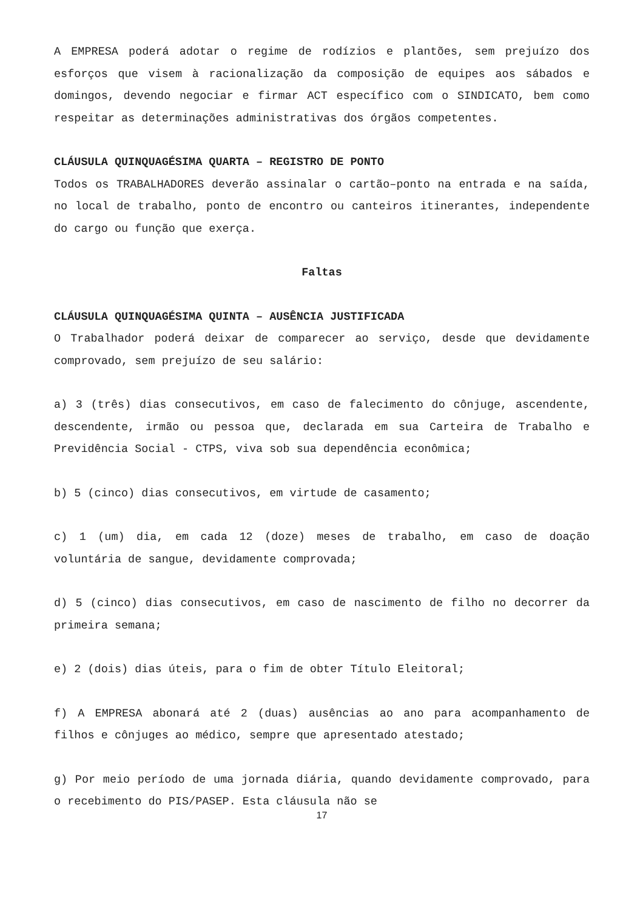A EMPRESA poderá adotar o regime de rodízios e plantões, sem prejuízo dos esforços que visem à racionalização da composição de equipes aos sábados e domingos, devendo negociar e firmar ACT específico com o SINDICATO, bem como respeitar as determinações administrativas dos órgãos competentes.
CLÁUSULA QUINQUAGÉSIMA QUARTA – REGISTRO DE PONTO
Todos os TRABALHADORES deverão assinalar o cartão–ponto na entrada e na saída, no local de trabalho, ponto de encontro ou canteiros itinerantes, independente do cargo ou função que exerça.
Faltas
CLÁUSULA QUINQUAGÉSIMA QUINTA – AUSÊNCIA JUSTIFICADA
O Trabalhador poderá deixar de comparecer ao serviço, desde que devidamente comprovado, sem prejuízo de seu salário:
a) 3 (três) dias consecutivos, em caso de falecimento do cônjuge, ascendente, descendente, irmão ou pessoa que, declarada em sua Carteira de Trabalho e Previdência Social - CTPS, viva sob sua dependência econômica;
b) 5 (cinco) dias consecutivos, em virtude de casamento;
c) 1 (um) dia, em cada 12 (doze) meses de trabalho, em caso de doação voluntária de sangue, devidamente comprovada;
d) 5 (cinco) dias consecutivos, em caso de nascimento de filho no decorrer da primeira semana;
e) 2 (dois) dias úteis, para o fim de obter Título Eleitoral;
f) A EMPRESA abonará até 2 (duas) ausências ao ano para acompanhamento de filhos e cônjuges ao médico, sempre que apresentado atestado;
g) Por meio período de uma jornada diária, quando devidamente comprovado, para o recebimento do PIS/PASEP. Esta cláusula não se
17